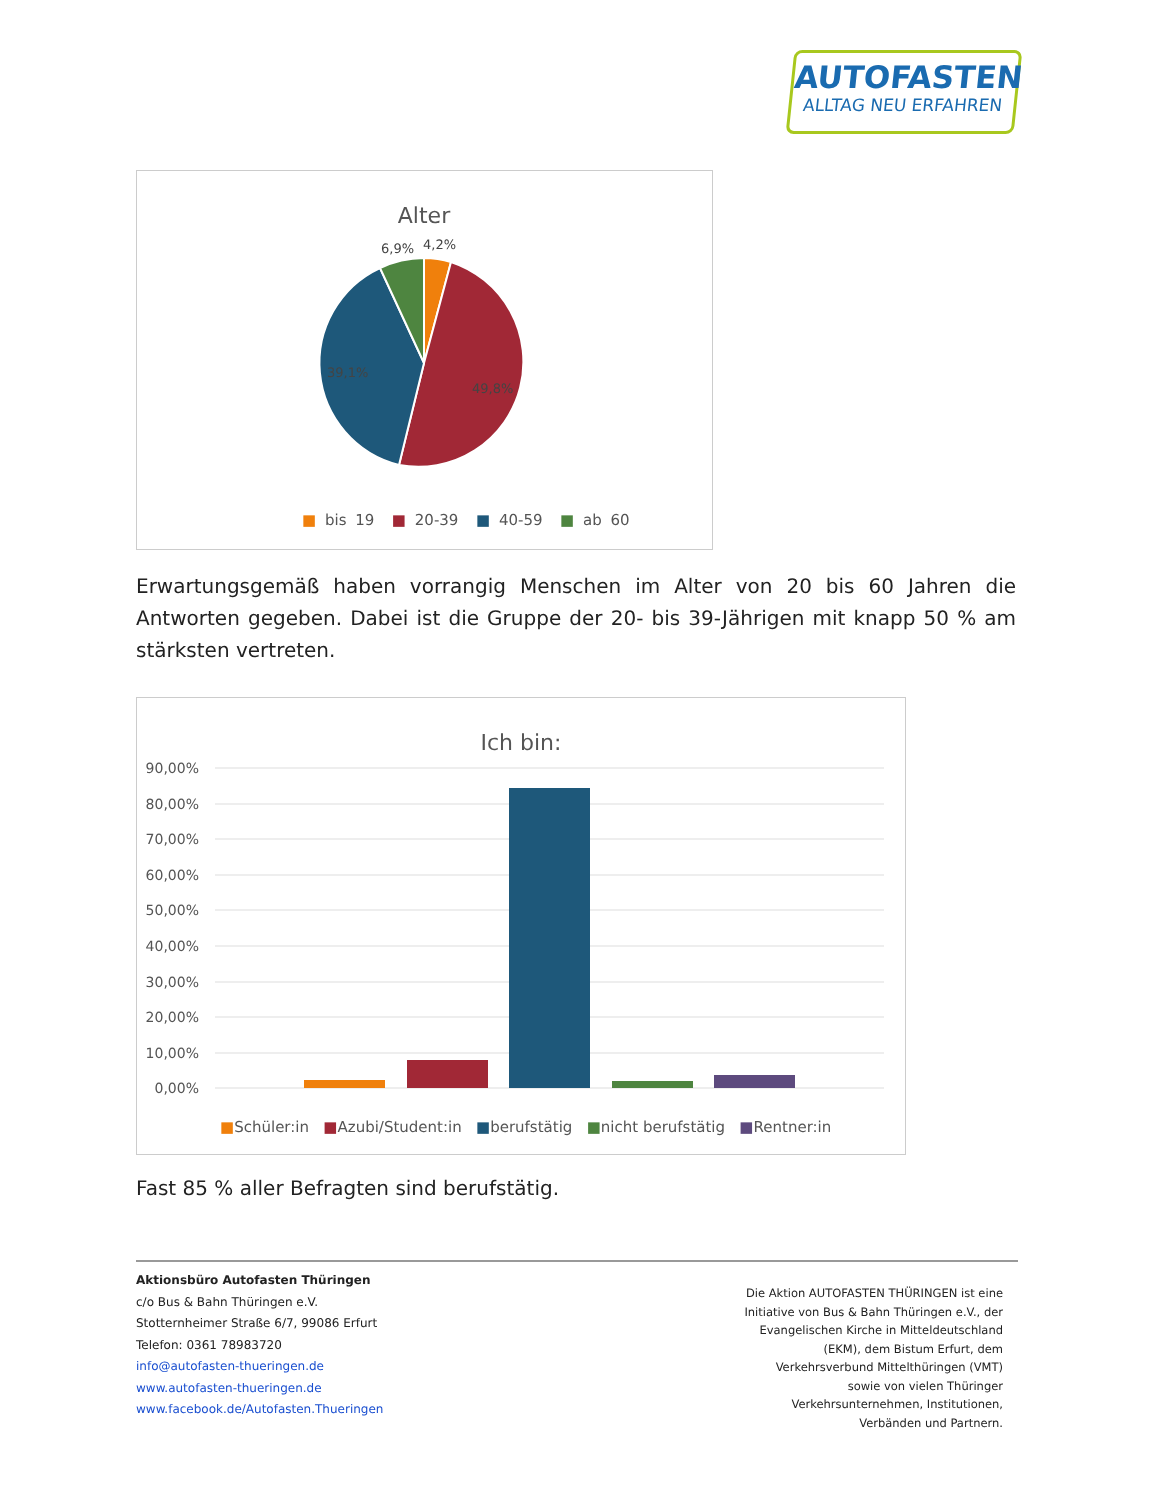AUTOFASTEN
ALLTAG NEU ERFAHREN
Alter
6,9%
4,2%
39,1%
49,8%
■ bis 19 ■ 20-39 ■ 40-59 ■ ab 60
Erwartungsgemäß haben vorrangig Menschen im Alter von 20 bis 60 Jahren die Antworten gegeben. Dabei ist die Gruppe der 20- bis 39-Jährigen mit knapp 50 % am stärksten vertreten.
Ich bin:
90,00%
80,00%
70,00%
60,00%
50,00%
40,00%
30,00%
20,00%
10,00%
0,00%
■Schüler:in ■Azubi/Student:in ■berufstätig ■nicht berufstätig ■Rentner:in
Fast 85 % aller Befragten sind berufstätig.
Aktionsbüro Autofasten Thüringen
c/o Bus & Bahn Thüringen e.V.
Stotternheimer Straße 6/7, 99086 Erfurt
Telefon: 0361 78983720
info@autofasten-thueringen.de
www.autofasten-thueringen.de
www.facebook.de/Autofasten.Thueringen
Die Aktion AUTOFASTEN THÜRINGEN ist eine Initiative von Bus & Bahn Thüringen e.V., der Evangelischen Kirche in Mitteldeutschland (EKM), dem Bistum Erfurt, dem Verkehrsverbund Mittelthüringen (VMT) sowie von vielen Thüringer Verkehrsunternehmen, Institutionen, Verbänden und Partnern.